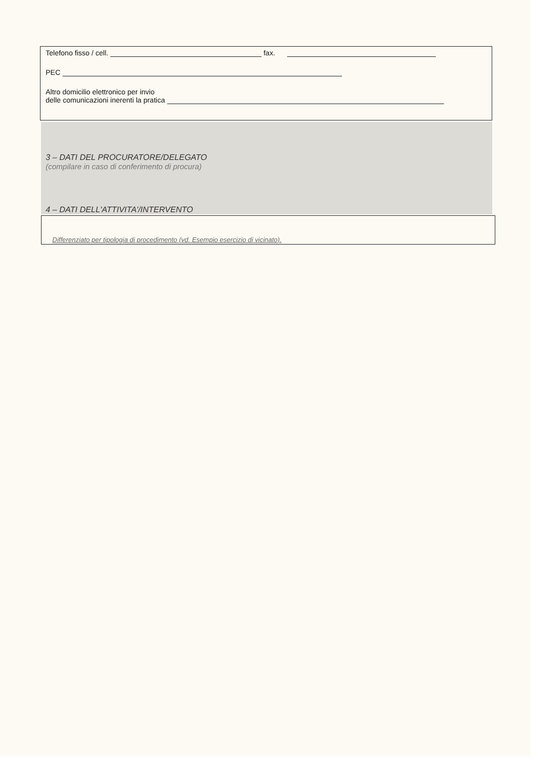Telefono fisso / cell. fax.
PEC
Altro domicilio elettronico per invio
delle comunicazioni inerenti la pratica
3 – DATI DEL PROCURATORE/DELEGATO
(compilare in caso di conferimento di procura)
4 – DATI DELL'ATTIVITA'/INTERVENTO
Differenziato per tipologia di procedimento (vd. Esempio esercizio di vicinato).